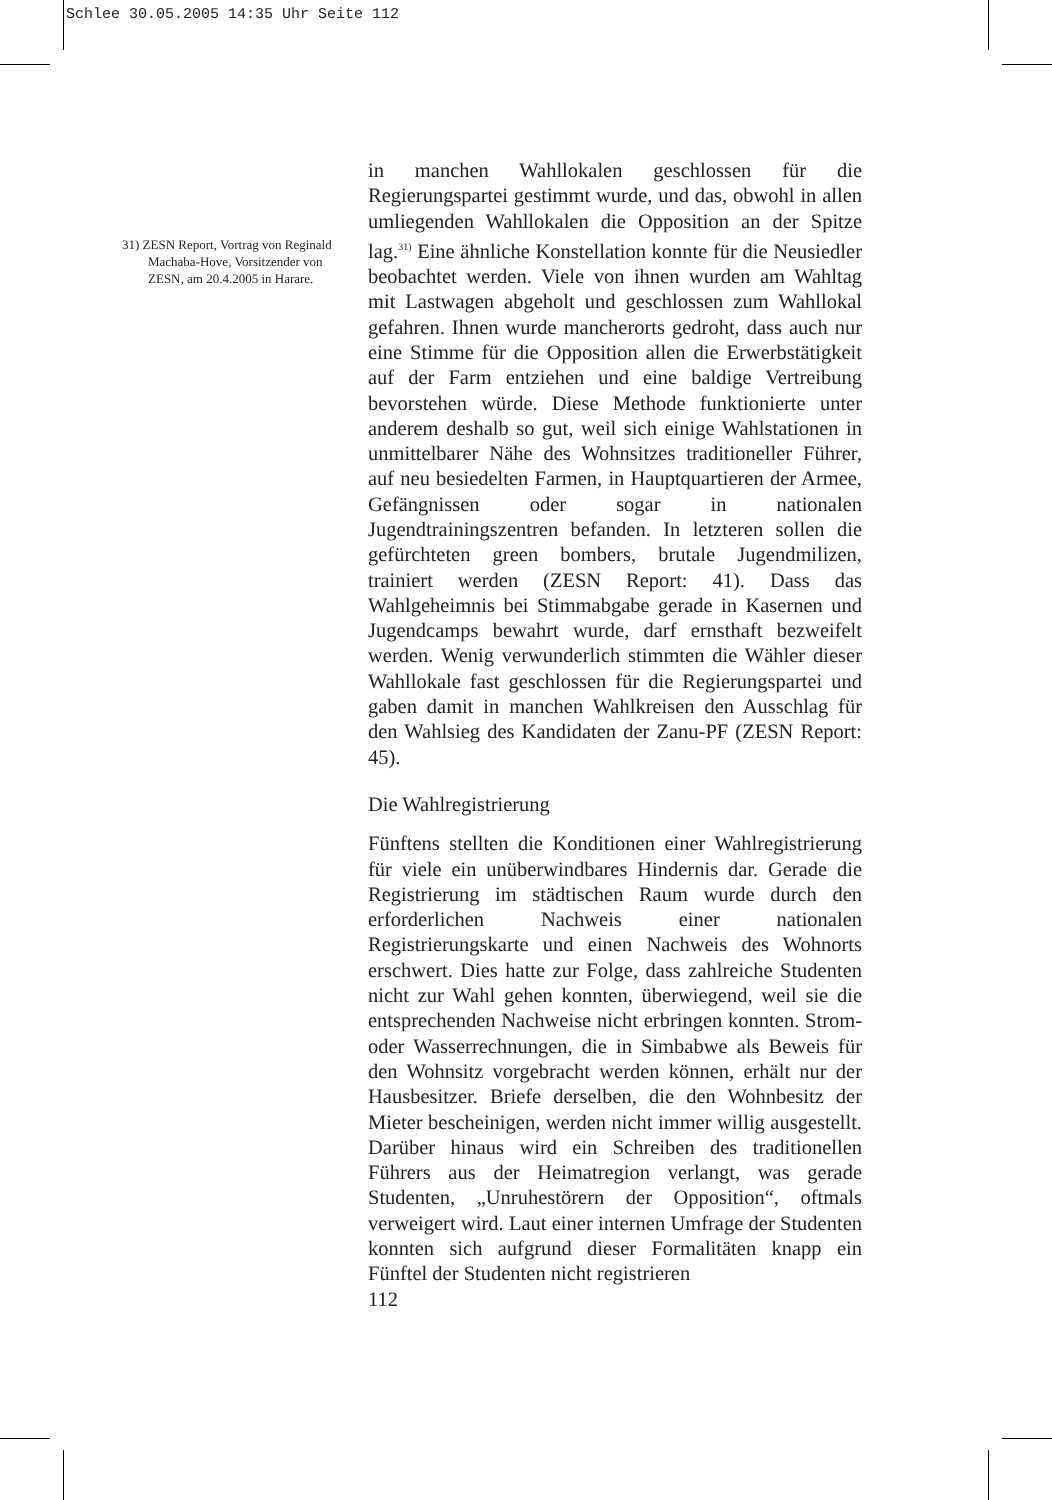Schlee 30.05.2005 14:35 Uhr Seite 112
31) ZESN Report, Vortrag von Reginald Machaba-Hove, Vorsitzender von ZESN, am 20.4.2005 in Harare.
in manchen Wahllokalen geschlossen für die Regierungspartei gestimmt wurde, und das, obwohl in allen umliegenden Wahllokalen die Opposition an der Spitze lag.<sup>31)</sup> Eine ähnliche Konstellation konnte für die Neusiedler beobachtet werden. Viele von ihnen wurden am Wahltag mit Lastwagen abgeholt und geschlossen zum Wahllokal gefahren. Ihnen wurde mancherorts gedroht, dass auch nur eine Stimme für die Opposition allen die Erwerbstätigkeit auf der Farm entziehen und eine baldige Vertreibung bevorstehen würde. Diese Methode funktionierte unter anderem deshalb so gut, weil sich einige Wahlstationen in unmittelbarer Nähe des Wohnsitzes traditioneller Führer, auf neu besiedelten Farmen, in Hauptquartieren der Armee, Gefängnissen oder sogar in nationalen Jugendtrainingszentren befanden. In letzteren sollen die gefürchteten green bombers, brutale Jugendmilizen, trainiert werden (ZESN Report: 41). Dass das Wahlgeheimnis bei Stimmabgabe gerade in Kasernen und Jugendcamps bewahrt wurde, darf ernsthaft bezweifelt werden. Wenig verwunderlich stimmten die Wähler dieser Wahllokale fast geschlossen für die Regierungspartei und gaben damit in manchen Wahlkreisen den Ausschlag für den Wahlsieg des Kandidaten der Zanu-PF (ZESN Report: 45).
Die Wahlregistrierung
Fünftens stellten die Konditionen einer Wahlregistrierung für viele ein unüberwindbares Hindernis dar. Gerade die Registrierung im städtischen Raum wurde durch den erforderlichen Nachweis einer nationalen Registrierungskarte und einen Nachweis des Wohnorts erschwert. Dies hatte zur Folge, dass zahlreiche Studenten nicht zur Wahl gehen konnten, überwiegend, weil sie die entsprechenden Nachweise nicht erbringen konnten. Strom- oder Wasserrechnungen, die in Simbabwe als Beweis für den Wohnsitz vorgebracht werden können, erhält nur der Hausbesitzer. Briefe derselben, die den Wohnbesitz der Mieter bescheinigen, werden nicht immer willig ausgestellt. Darüber hinaus wird ein Schreiben des traditionellen Führers aus der Heimatregion verlangt, was gerade Studenten, „Unruhestörern der Opposition“, oftmals verweigert wird. Laut einer internen Umfrage der Studenten konnten sich aufgrund dieser Formalitäten knapp ein Fünftel der Studenten nicht registrieren
112